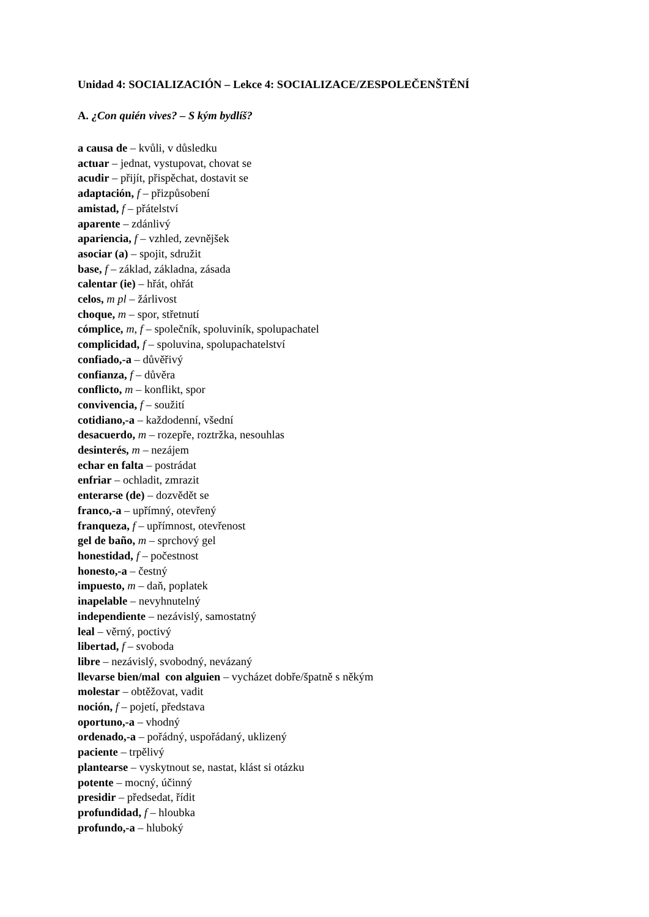Unidad 4: SOCIALIZACIÓN – Lekce 4: SOCIALIZACE/ZESPOLEČENŠTĚNÍ
A. ¿Con quién vives? – S kým bydlíš?
a causa de – kvůli, v důsledku
actuar – jednat, vystupovat, chovat se
acudir – přijít, přispěchat, dostavit se
adaptación, f – přizpůsobení
amistad, f – přátelství
aparente – zdánlivý
apariencia, f – vzhled, zevnějšek
asociar (a) – spojit, sdružit
base, f – základ, základna, zásada
calentar (ie) – hřát, ohřát
celos, m pl – žárlivost
choque, m – spor, střetnutí
cómplice, m, f – společník, spoluviník, spolupachatel
complicidad, f – spoluvina, spolupachatelství
confiado,-a – důvěřivý
confianza, f – důvěra
conflicto, m – konflikt, spor
convivencia, f – soužití
cotidiano,-a – každodenní, všední
desacuerdo, m – rozepře, roztržka, nesouhlas
desinterés, m – nezájem
echar en falta – postrádat
enfriar – ochladit, zmrazit
enterarse (de) – dozvědět se
franco,-a – upřímný, otevřený
franqueza, f – upřímnost, otevřenost
gel de baño, m – sprchový gel
honestidad, f – počestnost
honesto,-a – čestný
impuesto, m – daň, poplatek
inapelable – nevyhnutelný
independiente – nezávislý, samostatný
leal – věrný, poctivý
libertad, f – svoboda
libre – nezávislý, svobodný, nevázaný
llevarse bien/mal con alguien – vycházet dobře/špatně s někým
molestar – obtěžovat, vadit
noción, f – pojetí, představa
oportuno,-a – vhodný
ordenado,-a – pořádný, uspořádaný, uklizený
paciente – trpělivý
plantearse – vyskytnout se, nastat, klást si otázku
potente – mocný, účinný
presidir – předsedat, řídit
profundidad, f – hloubka
profundo,-a – hluboký